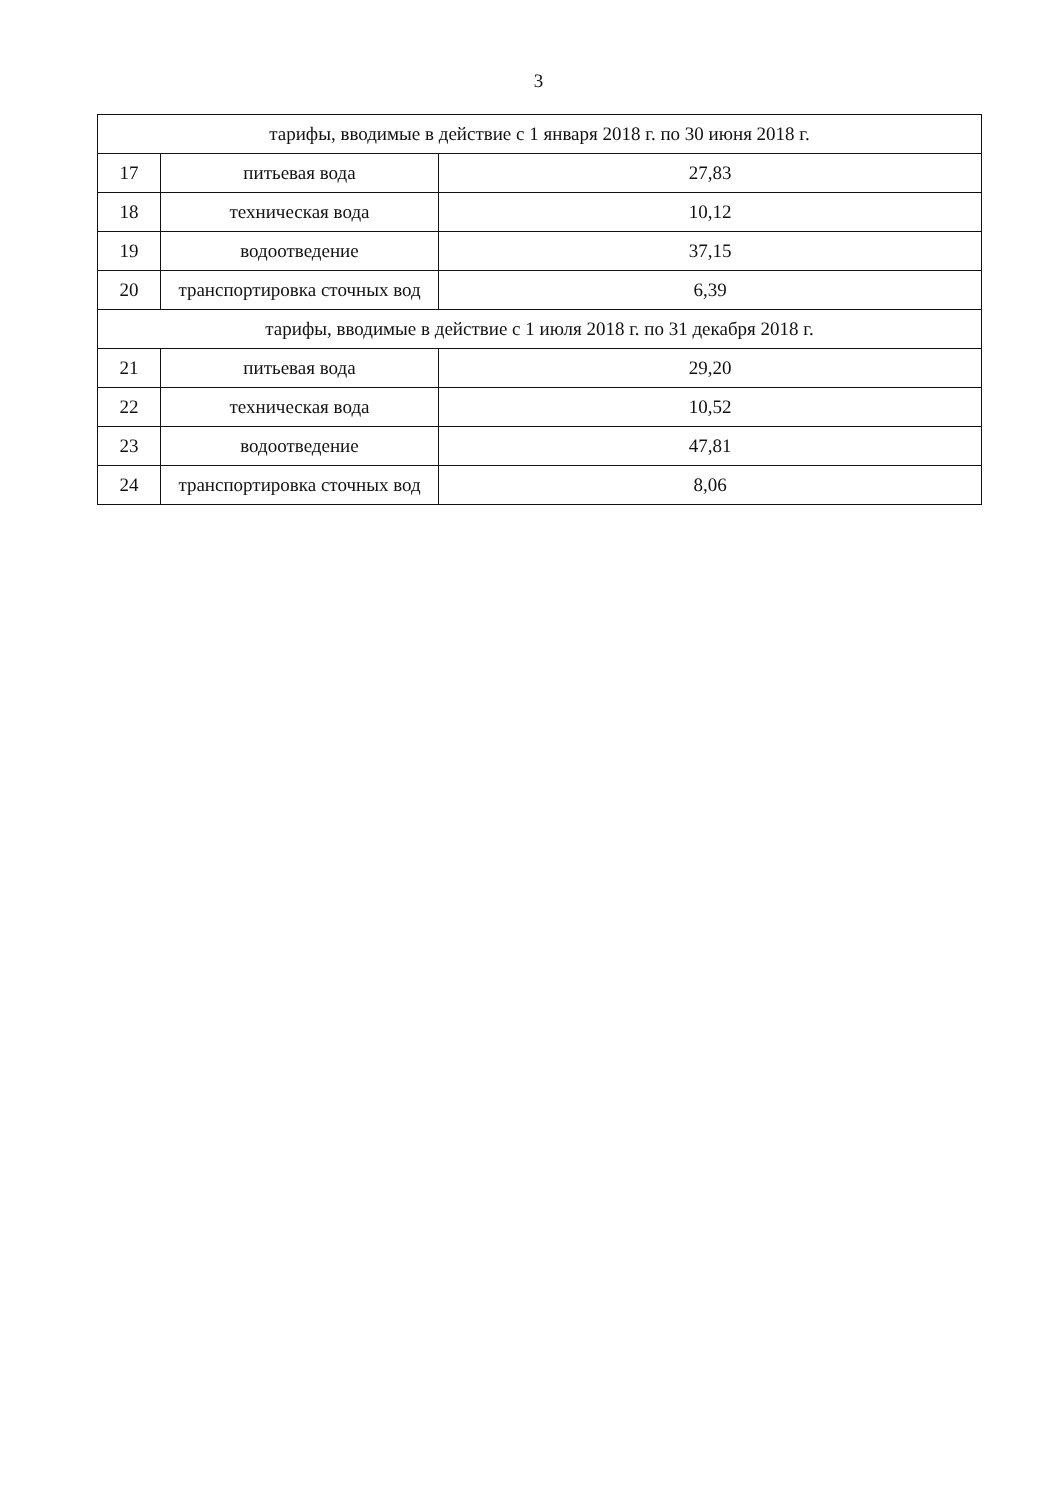3
| тарифы, вводимые в действие с 1 января 2018 г. по 30 июня 2018 г. | | |
| 17 | питьевая вода | 27,83 |
| 18 | техническая вода | 10,12 |
| 19 | водоотведение | 37,15 |
| 20 | транспортировка сточных вод | 6,39 |
| тарифы, вводимые в действие с 1 июля 2018 г. по 31 декабря 2018 г. | | |
| 21 | питьевая вода | 29,20 |
| 22 | техническая вода | 10,52 |
| 23 | водоотведение | 47,81 |
| 24 | транспортировка сточных вод | 8,06 |